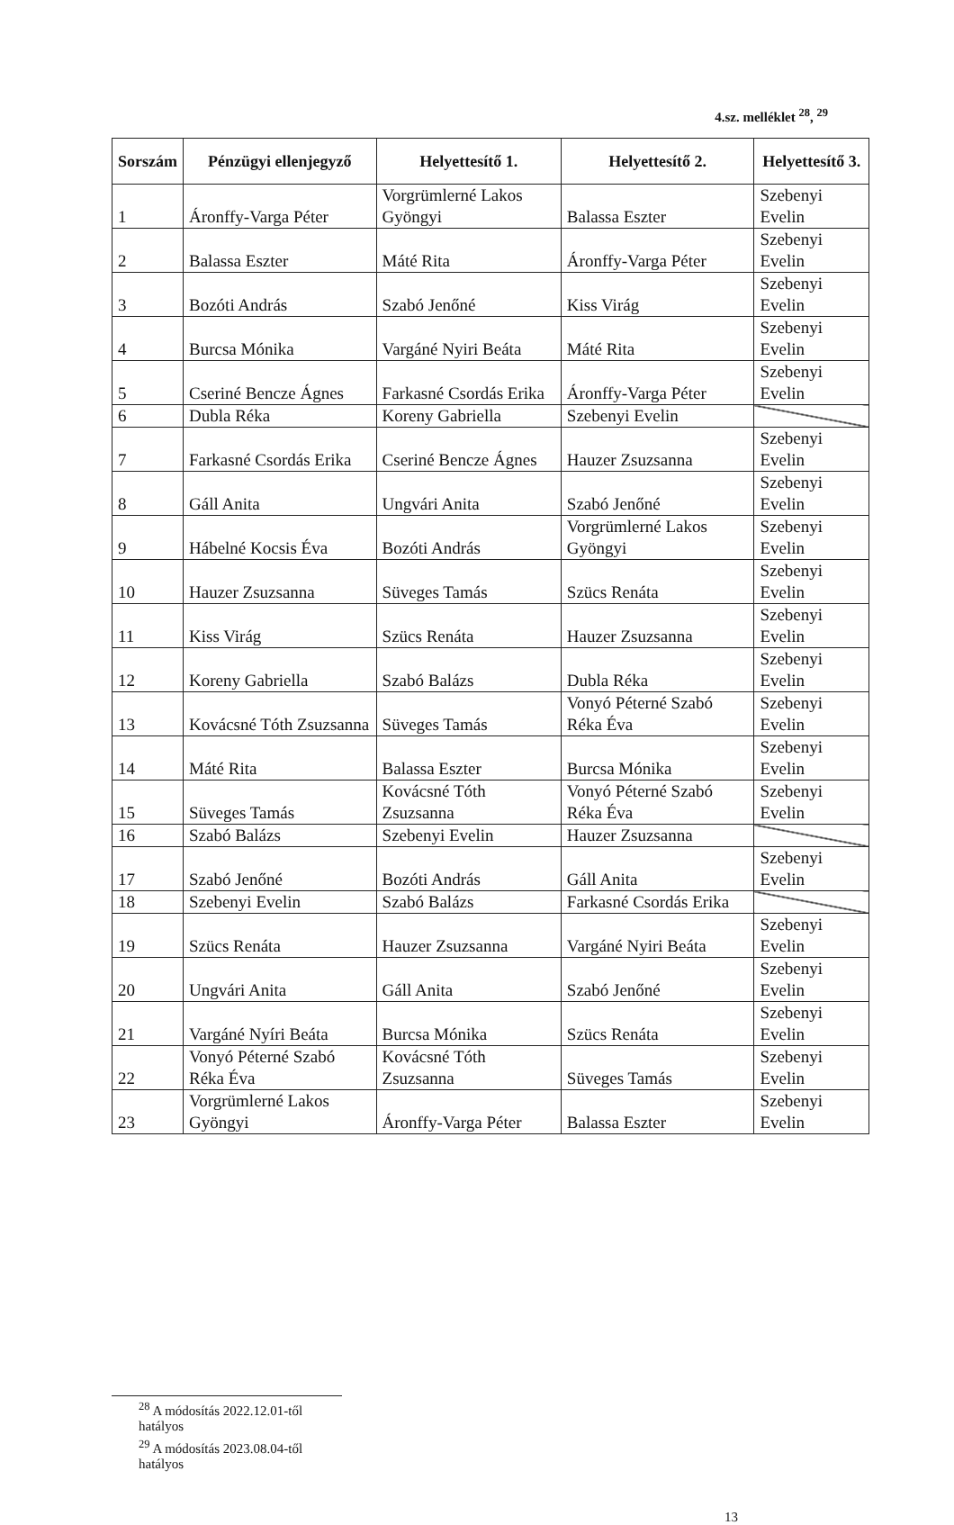4.sz. melléklet <sup>28</sup>, <sup>29</sup>
| Sorszám | Pénzügyi ellenjegyző | Helyettesítő 1. | Helyettesítő 2. | Helyettesítő 3. |
| --- | --- | --- | --- | --- |
| 1 | Áronffy-Varga Péter | Vorgrümlerné Lakos Gyöngyi | Balassa Eszter | Szebenyi Evelin |
| 2 | Balassa Eszter | Máté Rita | Áronffy-Varga Péter | Szebenyi Evelin |
| 3 | Bozóti András | Szabó Jenőné | Kiss Virág | Szebenyi Evelin |
| 4 | Burcsa Mónika | Vargáné Nyiri Beáta | Máté Rita | Szebenyi Evelin |
| 5 | Cseriné Bencze Ágnes | Farkasné Csordás Erika | Áronffy-Varga Péter | Szebenyi Evelin |
| 6 | Dubla Réka | Koreny Gabriella | Szebenyi Evelin | |
| 7 | Farkasné Csordás Erika | Cseriné Bencze Ágnes | Hauzer Zsuzsanna | Szebenyi Evelin |
| 8 | Gáll Anita | Ungvári Anita | Szabó Jenőné | Szebenyi Evelin |
| 9 | Hábelné Kocsis Éva | Bozóti András | Vorgrümlerné Lakos Gyöngyi | Szebenyi Evelin |
| 10 | Hauzer Zsuzsanna | Süveges Tamás | Szücs Renáta | Szebenyi Evelin |
| 11 | Kiss Virág | Szücs Renáta | Hauzer Zsuzsanna | Szebenyi Evelin |
| 12 | Koreny Gabriella | Szabó Balázs | Dubla Réka | Szebenyi Evelin |
| 13 | Kovácsné Tóth Zsuzsanna | Süveges Tamás | Vonyó Péterné Szabó Réka Éva | Szebenyi Evelin |
| 14 | Máté Rita | Balassa Eszter | Burcsa Mónika | Szebenyi Evelin |
| 15 | Süveges Tamás | Kovácsné Tóth Zsuzsanna | Vonyó Péterné Szabó Réka Éva | Szebenyi Evelin |
| 16 | Szabó Balázs | Szebenyi Evelin | Hauzer Zsuzsanna | |
| 17 | Szabó Jenőné | Bozóti András | Gáll Anita | Szebenyi Evelin |
| 18 | Szebenyi Evelin | Szabó Balázs | Farkasné Csordás Erika | |
| 19 | Szücs Renáta | Hauzer Zsuzsanna | Vargáné Nyiri Beáta | Szebenyi Evelin |
| 20 | Ungvári Anita | Gáll Anita | Szabó Jenőné | Szebenyi Evelin |
| 21 | Vargáné Nyíri Beáta | Burcsa Mónika | Szücs Renáta | Szebenyi Evelin |
| 22 | Vonyó Péterné Szabó Réka Éva | Kovácsné Tóth Zsuzsanna | Süveges Tamás | Szebenyi Evelin |
| 23 | Vorgrümlerné Lakos Gyöngyi | Áronffy-Varga Péter | Balassa Eszter | Szebenyi Evelin |
<sup>28</sup> A módosítás 2022.12.01-től hatályos
<sup>29</sup> A módosítás 2023.08.04-től hatályos
13